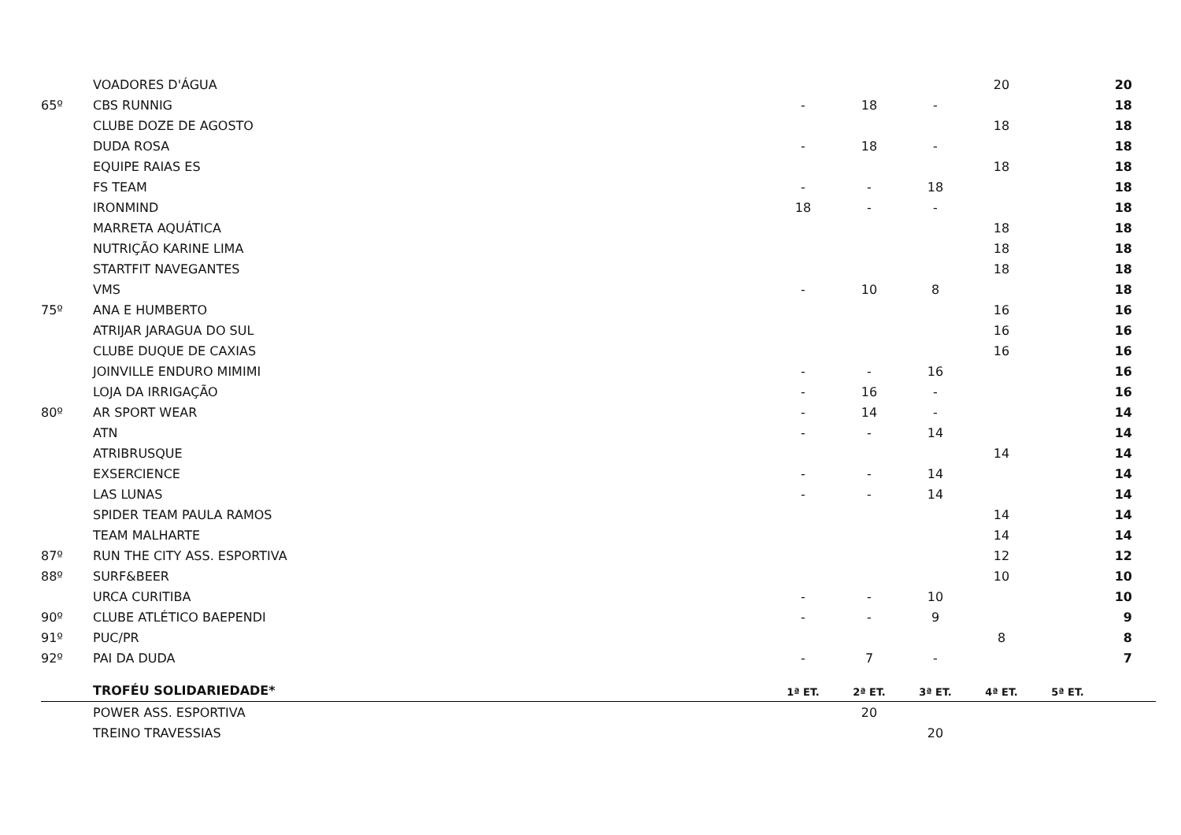| | VOADORES D'ÁGUA | | | | 20 | | 20 |
| 65º | CBS RUNNIG | - | 18 | - | | | 18 |
| | CLUBE DOZE DE AGOSTO | | | | 18 | | 18 |
| | DUDA ROSA | - | 18 | - | | | 18 |
| | EQUIPE RAIAS ES | | | | 18 | | 18 |
| | FS TEAM | - | - | 18 | | | 18 |
| | IRONMIND | 18 | - | - | | | 18 |
| | MARRETA AQUÁTICA | | | | 18 | | 18 |
| | NUTRIÇÃO KARINE LIMA | | | | 18 | | 18 |
| | STARTFIT NAVEGANTES | | | | 18 | | 18 |
| | VMS | - | 10 | 8 | | | 18 |
| 75º | ANA E HUMBERTO | | | | 16 | | 16 |
| | ATRIJAR JARAGUA DO SUL | | | | 16 | | 16 |
| | CLUBE DUQUE DE CAXIAS | | | | 16 | | 16 |
| | JOINVILLE ENDURO MIMIMI | - | - | 16 | | | 16 |
| | LOJA DA IRRIGAÇÃO | - | 16 | - | | | 16 |
| 80º | AR SPORT WEAR | - | 14 | - | | | 14 |
| | ATN | - | - | 14 | | | 14 |
| | ATRIBRUSQUE | | | | 14 | | 14 |
| | EXSERCIENCE | - | - | 14 | | | 14 |
| | LAS LUNAS | - | - | 14 | | | 14 |
| | SPIDER TEAM PAULA RAMOS | | | | 14 | | 14 |
| | TEAM MALHARTE | | | | 14 | | 14 |
| 87º | RUN THE CITY ASS. ESPORTIVA | | | | 12 | | 12 |
| 88º | SURF&BEER | | | | 10 | | 10 |
| | URCA CURITIBA | - | - | 10 | | | 10 |
| 90º | CLUBE ATLÉTICO BAEPENDI | - | - | 9 | | | 9 |
| 91º | PUC/PR | | | | 8 | | 8 |
| 92º | PAI DA DUDA | - | 7 | - | | | 7 |
| | TROFÉU SOLIDARIEDADE* | 1ª ET. | 2ª ET. | 3ª ET. | 4ª ET. | 5ª ET. | |
| | POWER ASS. ESPORTIVA | | 20 | | | | |
| | TREINO TRAVESSIAS | | | 20 | | | |